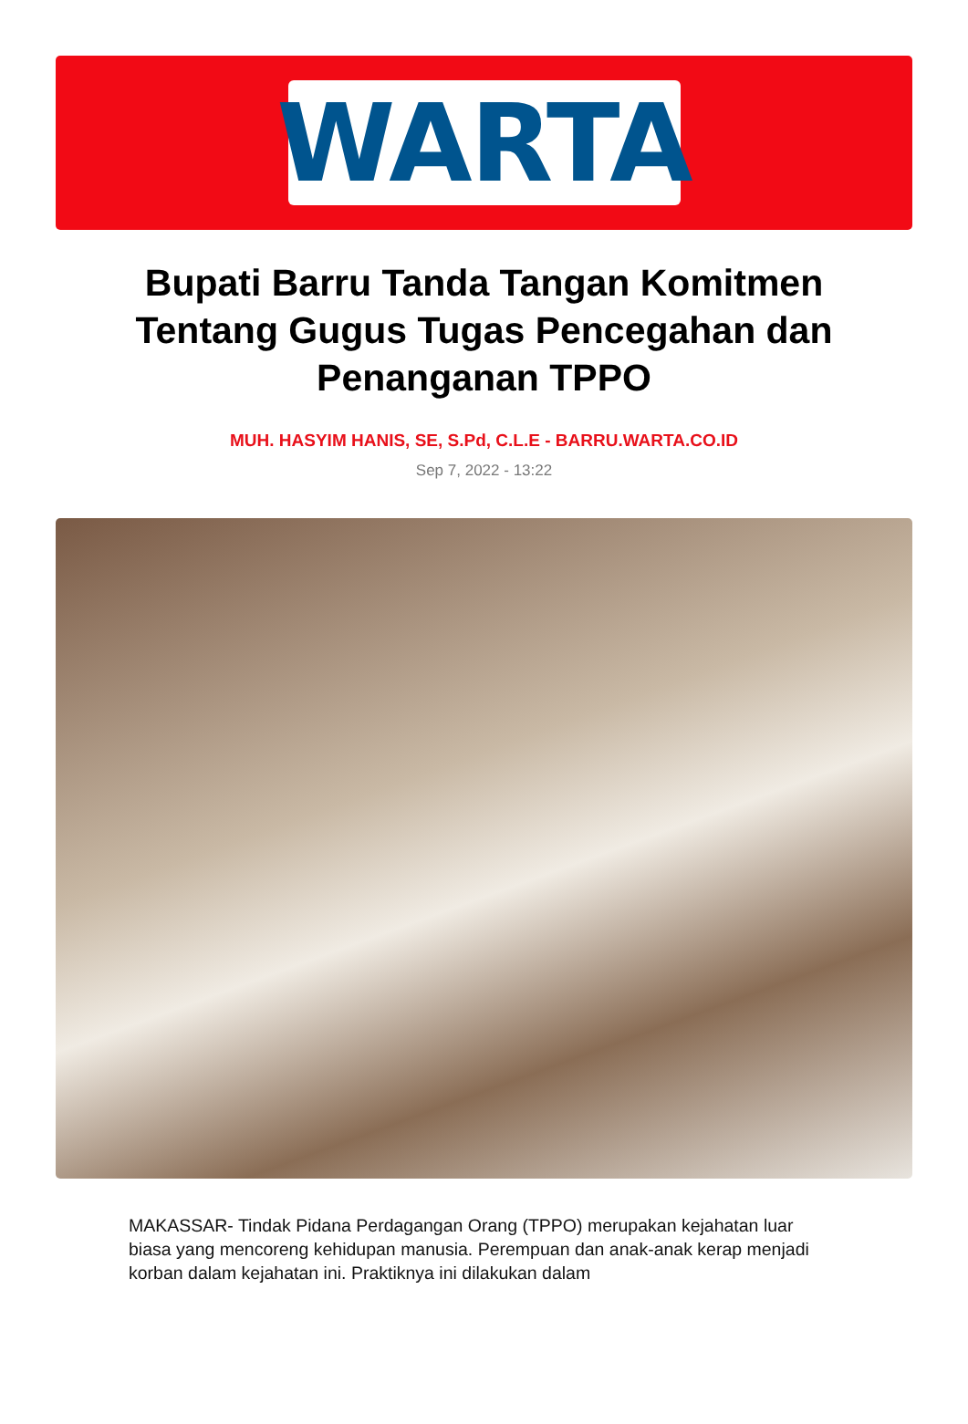WARTA
Bupati Barru Tanda Tangan Komitmen Tentang Gugus Tugas Pencegahan dan Penanganan TPPO
MUH. HASYIM HANIS, SE, S.Pd, C.L.E - BARRU.WARTA.CO.ID
Sep 7, 2022 - 13:22
MAKASSAR- Tindak Pidana Perdagangan Orang (TPPO) merupakan kejahatan luar biasa yang mencoreng kehidupan manusia. Perempuan dan anak-anak kerap menjadi korban dalam kejahatan ini. Praktiknya ini dilakukan dalam